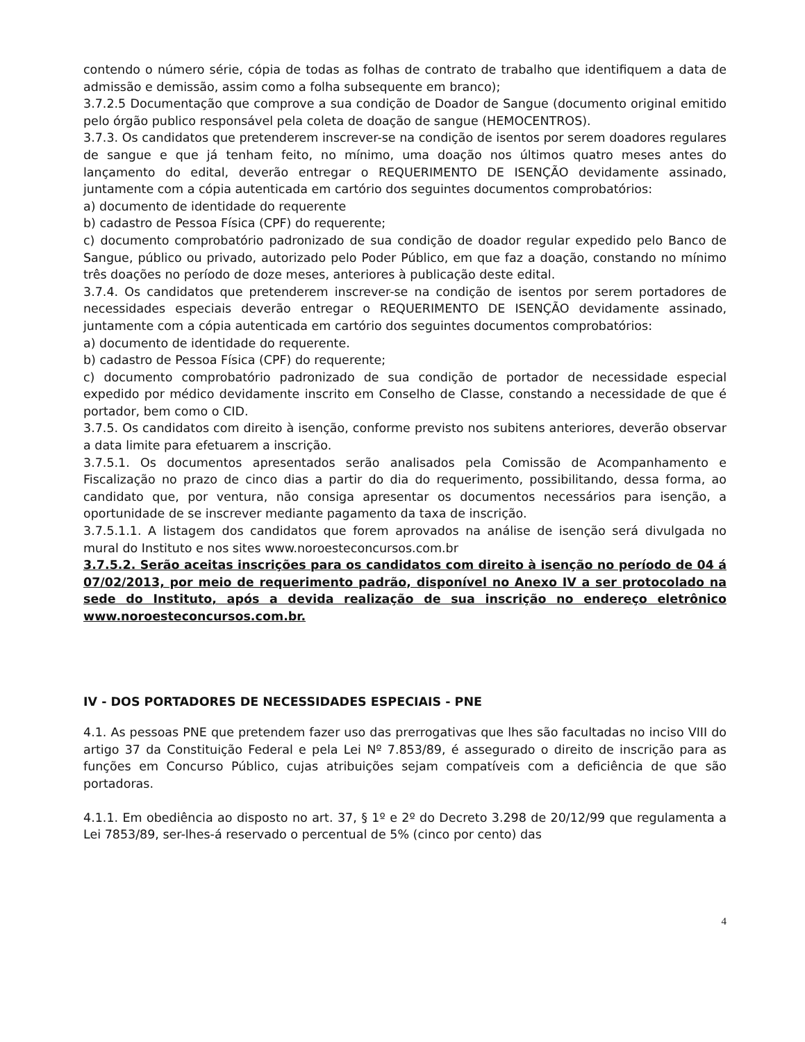contendo o número série, cópia de todas as folhas de contrato de trabalho que identifiquem a data de admissão e demissão, assim como a folha subsequente em branco);
3.7.2.5 Documentação que comprove a sua condição de Doador de Sangue (documento original emitido pelo órgão publico responsável pela coleta de doação de sangue (HEMOCENTROS).
3.7.3. Os candidatos que pretenderem inscrever-se na condição de isentos por serem doadores regulares de sangue e que já tenham feito, no mínimo, uma doação nos últimos quatro meses antes do lançamento do edital, deverão entregar o REQUERIMENTO DE ISENÇÃO devidamente assinado, juntamente com a cópia autenticada em cartório dos seguintes documentos comprobatórios:
a) documento de identidade do requerente
b) cadastro de Pessoa Física (CPF) do requerente;
c) documento comprobatório padronizado de sua condição de doador regular expedido pelo Banco de Sangue, público ou privado, autorizado pelo Poder Público, em que faz a doação, constando no mínimo três doações no período de doze meses, anteriores à publicação deste edital.
3.7.4. Os candidatos que pretenderem inscrever-se na condição de isentos por serem portadores de necessidades especiais deverão entregar o REQUERIMENTO DE ISENÇÃO devidamente assinado, juntamente com a cópia autenticada em cartório dos seguintes documentos comprobatórios:
a) documento de identidade do requerente.
b) cadastro de Pessoa Física (CPF) do requerente;
c) documento comprobatório padronizado de sua condição de portador de necessidade especial expedido por médico devidamente inscrito em Conselho de Classe, constando a necessidade de que é portador, bem como o CID.
3.7.5. Os candidatos com direito à isenção, conforme previsto nos subitens anteriores, deverão observar a data limite para efetuarem a inscrição.
3.7.5.1. Os documentos apresentados serão analisados pela Comissão de Acompanhamento e Fiscalização no prazo de cinco dias a partir do dia do requerimento, possibilitando, dessa forma, ao candidato que, por ventura, não consiga apresentar os documentos necessários para isenção, a oportunidade de se inscrever mediante pagamento da taxa de inscrição.
3.7.5.1.1. A listagem dos candidatos que forem aprovados na análise de isenção será divulgada no mural do Instituto e nos sites www.noroesteconcursos.com.br
3.7.5.2. Serão aceitas inscrições para os candidatos com direito à isenção no período de 04 á 07/02/2013, por meio de requerimento padrão, disponível no Anexo IV a ser protocolado na sede do Instituto, após a devida realização de sua inscrição no endereço eletrônico www.noroesteconcursos.com.br.
IV - DOS PORTADORES DE NECESSIDADES ESPECIAIS - PNE
4.1. As pessoas PNE que pretendem fazer uso das prerrogativas que lhes são facultadas no inciso VIII do artigo 37 da Constituição Federal e pela Lei Nº 7.853/89, é assegurado o direito de inscrição para as funções em Concurso Público, cujas atribuições sejam compatíveis com a deficiência de que são portadoras.
4.1.1. Em obediência ao disposto no art. 37, § 1º e 2º do Decreto 3.298 de 20/12/99 que regulamenta a Lei 7853/89, ser-lhes-á reservado o percentual de 5% (cinco por cento) das
4